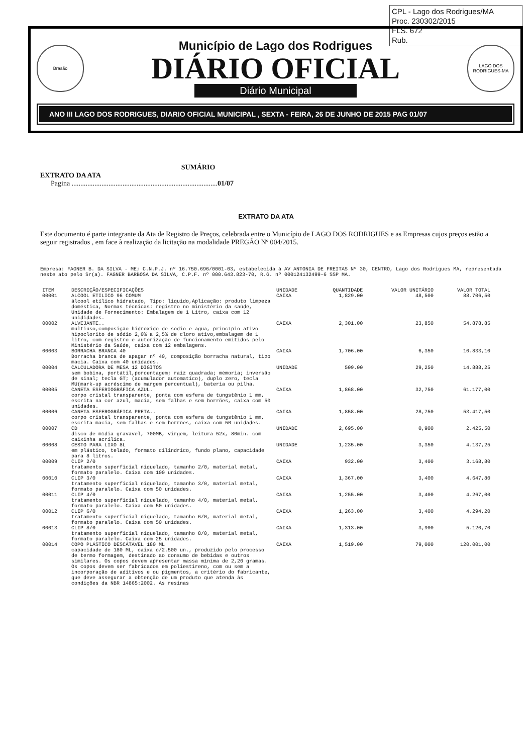CPL - Lago dos Rodrigues/MA
Proc. 230302/2015
FLS. 672
Rub.
Brasão
Município de Lago dos Rodrigues
DIÁRIO OFICIAL
Diário Municipal
LAGO DOS RODRIGUES-MA
ANO III LAGO DOS RODRIGUES, DIARIO OFICIAL MUNICIPAL , SEXTA - FEIRA, 26 DE JUNHO DE 2015 PAG 01/07
SUMÁRIO
EXTRATO DA ATA
Pagina ...................................................................................01/07
EXTRATO DA ATA
Este documento é parte integrante da Ata de Registro de Preços, celebrada entre o Município de LAGO DOS RODRIGUES e as Empresas cujos preços estão a seguir registrados , em face à realização da licitação na modalidade PREGÃO Nº 004/2015.
Empresa: FAGNER B. DA SILVA - ME; C.N.P.J. nº 16.750.696/0001-03, estabelecida à AV ANTONIA DE FREITAS Nº 30, CENTRO, Lago dos Rodrigues MA, representada neste ato pelo Sr(a). FAGNER BARBOSA DA SILVA, C.P.F. nº 000.643.823-70, R.G. nº 000124132499-6 SSP MA.
| ITEM | DESCRIÇÃO/ESPECIFICAÇÕES | UNIDADE | QUANTIDADE | VALOR UNITÁRIO | VALOR TOTAL |
| --- | --- | --- | --- | --- | --- |
| 00001 | ALCOOL ETILICO 96 COMUM álcool etílico hidratado, Tipo: liquido,Aplicação: produto limpeza doméstica, Normas técnicas: registro no ministério da saúde, Unidade de Fornecimento: Embalagem de 1 Litro, caixa com 12 unididades. | CAIXA | 1,829.00 | 48,500 | 88.706,50 |
| 00002 | ALVEJANTE.. multiuso,composição hidróxido de sódio e água, princípio ativo hipoclorito de sódio 2,0% a 2,5% de cloro ativo,embalagem de 1 litro, com registro e autorização de funcionamento emitidos pelo Ministério da Saúde, caixa com 12 embalagens. | CAIXA | 2,301.00 | 23,850 | 54.878,85 |
| 00003 | BORRACHA BRANCA 40 Borracha branca de apagar nº 40, composição borracha natural, tipo macia. Caixa com 40 unidades. | CAIXA | 1,706.00 | 6,350 | 10.833,10 |
| 00004 | CALCULADORA DE MESA 12 DIGITOS sem bobina, portátil,porcentagem; raiz quadrada; mémoria; inversão de sinal; tecla GT; (acumulador automatico), duplo zero, tecla MU(mark-up acréscimo de margem percentual), bateria ou pilha. | UNIDADE | 509.00 | 29,250 | 14.888,25 |
| 00005 | CANETA ESFERIOGRÁFICA AZUL. corpo cristal transparente, ponta com esfera de tungstênio 1 mm, escrita na cor azul, macia, sem falhas e sem borrões, caixa com 50 unidades. | CAIXA | 1,868.00 | 32,750 | 61.177,00 |
| 00006 | CANETA ESFEROGRÁFICA PRETA.. corpo cristal transparente, ponta com esfera de tungstênio 1 mm, escrita macia, sem falhas e sem borrões, caixa com 50 unidades. | CAIXA | 1,858.00 | 28,750 | 53.417,50 |
| 00007 | CD disco de mídia gravável, 700MB, virgem, leitura 52x, 80min. com caixinha acrílica. | UNIDADE | 2,695.00 | 0,900 | 2.425,50 |
| 00008 | CESTO PARA LIXO 8L em plástico, telado, formato cilíndrico, fundo plano, capacidade para 8 litros. | UNIDADE | 1,235.00 | 3,350 | 4.137,25 |
| 00009 | CLIP 2/0 tratamento superficial niquelado, tamanho 2/0, material metal, formato paralelo. Caixa com 100 unidades. | CAIXA | 932.00 | 3,400 | 3.168,80 |
| 00010 | CLIP 3/0 tratamento superficial niquelado, tamanho 3/0, material metal, formato paralelo. Caixa com 50 unidades. | CAIXA | 1,367.00 | 3,400 | 4.647,80 |
| 00011 | CLIP 4/0 tratamento superficial niquelado, tamanho 4/0, material metal, formato paralelo. Caixa com 50 unidades. | CAIXA | 1,255.00 | 3,400 | 4.267,00 |
| 00012 | CLIP 6/0 tratamento superficial niquelado, tamanho 6/0, material metal, formato paralelo. Caixa com 50 unidades. | CAIXA | 1,263.00 | 3,400 | 4.294,20 |
| 00013 | CLIP 8/0 tratamento superficial niquelado, tamanho 8/0, material metal, formato paralelo. Caixa com 25 unidades. | CAIXA | 1,313.00 | 3,900 | 5.120,70 |
| 00014 | COPO PLÁSTICO DESCÁTAVEL 180 ML capacidade de 180 ML, caixa c/2.500 un., produzido pelo processo de termo formagem, destinado ao consumo de bebidas e outros similares. Os copos devem apresentar massa mínima de 2,20 gramas. Os copos devem ser fabricados em poliestireno, com ou sem a incorporação de aditivos e ou pigmentos, a critério do fabricante, que deve assegurar a obtenção de um produto que atenda às condições da NBR 14865:2002. As resinas | CAIXA | 1,519.00 | 79,000 | 120.001,00 |